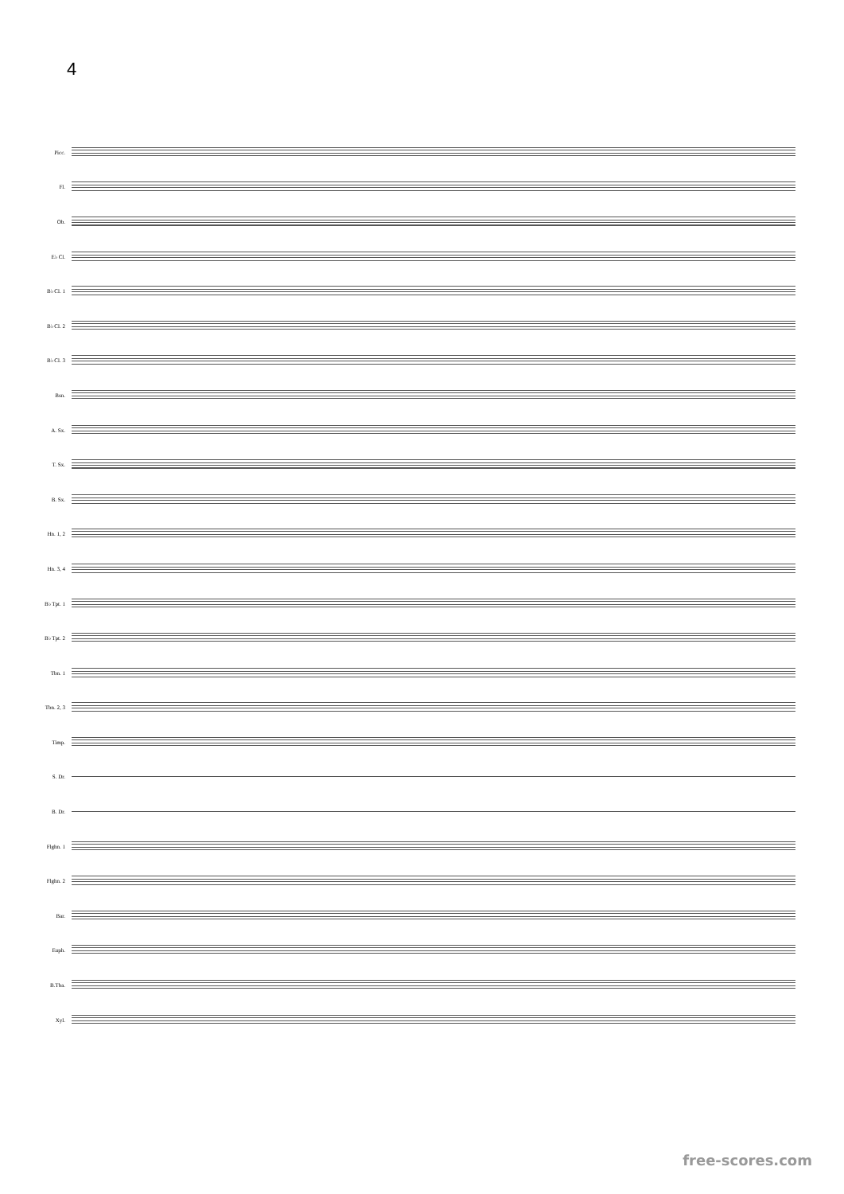4
Picc.
Fl.
Ob.
E♭ Cl.
B♭ Cl. 1
B♭ Cl. 2
B♭ Cl. 3
Bsn.
A. Sx.
T. Sx.
B. Sx.
Hn. 1, 2
Hn. 3, 4
B♭ Tpt. 1
B♭ Tpt. 2
Tbn. 1
Tbn. 2, 3
Timp.
S. Dr.
B. Dr.
Flghn. 1
Flghn. 2
Bar.
Euph.
B.Tba.
Xyl.
free-scores.com